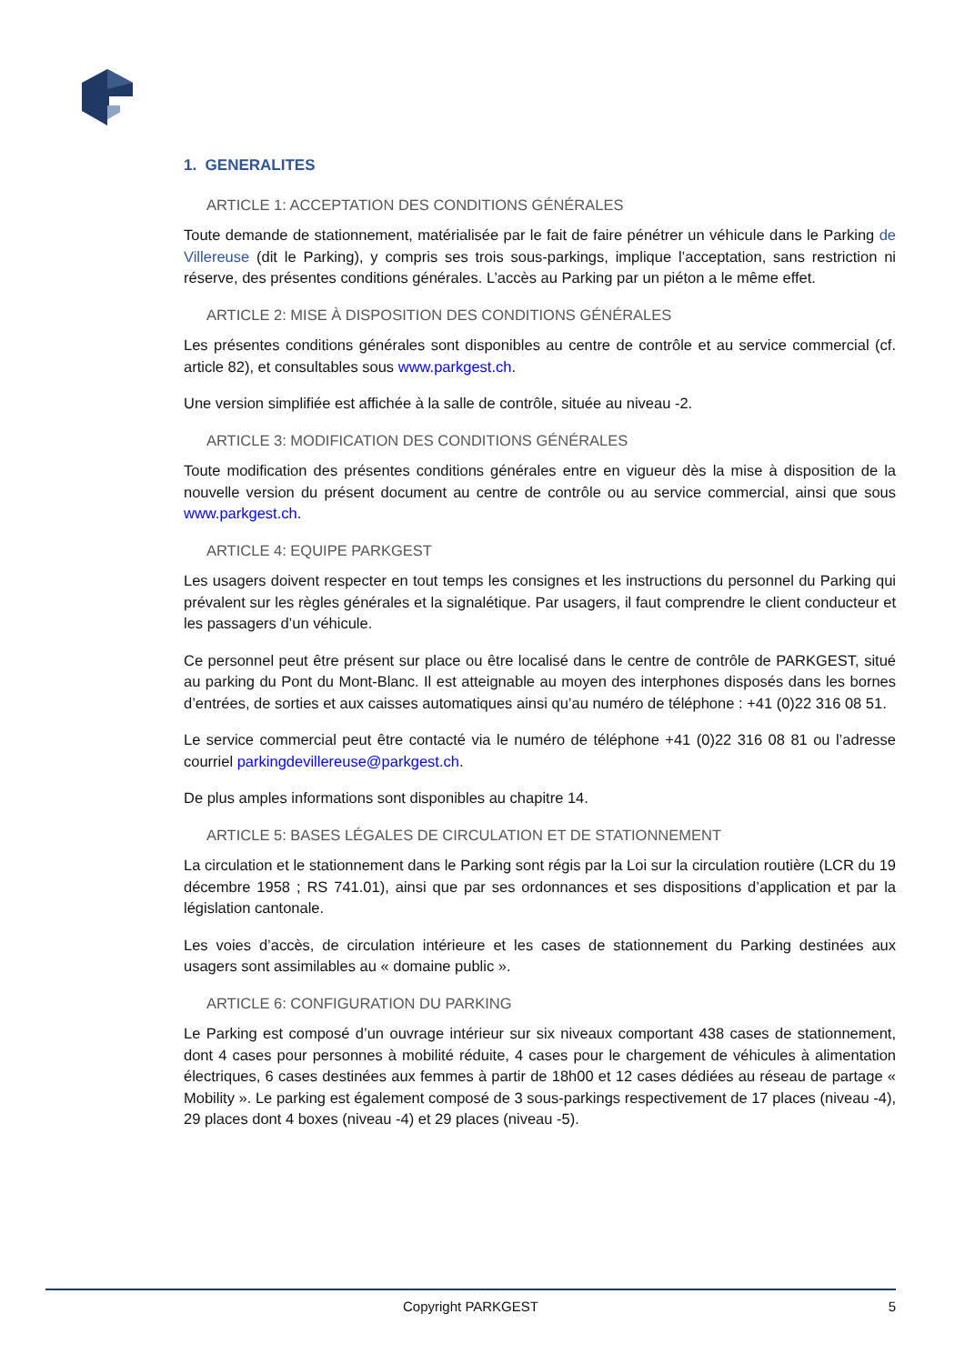1. GENERALITES
ARTICLE 1: ACCEPTATION DES CONDITIONS GÉNÉRALES
Toute demande de stationnement, matérialisée par le fait de faire pénétrer un véhicule dans le Parking de Villereuse (dit le Parking), y compris ses trois sous-parkings, implique l’acceptation, sans restriction ni réserve, des présentes conditions générales. L’accès au Parking par un piéton a le même effet.
ARTICLE 2: MISE À DISPOSITION DES CONDITIONS GÉNÉRALES
Les présentes conditions générales sont disponibles au centre de contrôle et au service commercial (cf. article 82), et consultables sous www.parkgest.ch.
Une version simplifiée est affichée à la salle de contrôle, située au niveau -2.
ARTICLE 3: MODIFICATION DES CONDITIONS GÉNÉRALES
Toute modification des présentes conditions générales entre en vigueur dès la mise à disposition de la nouvelle version du présent document au centre de contrôle ou au service commercial, ainsi que sous www.parkgest.ch.
ARTICLE 4: EQUIPE PARKGEST
Les usagers doivent respecter en tout temps les consignes et les instructions du personnel du Parking qui prévalent sur les règles générales et la signalétique. Par usagers, il faut comprendre le client conducteur et les passagers d’un véhicule.
Ce personnel peut être présent sur place ou être localisé dans le centre de contrôle de PARKGEST, situé au parking du Pont du Mont-Blanc. Il est atteignable au moyen des interphones disposés dans les bornes d’entrées, de sorties et aux caisses automatiques ainsi qu’au numéro de téléphone : +41 (0)22 316 08 51.
Le service commercial peut être contacté via le numéro de téléphone +41 (0)22 316 08 81 ou l’adresse courriel parkingdevillereuse@parkgest.ch.
De plus amples informations sont disponibles au chapitre 14.
ARTICLE 5: BASES LÉGALES DE CIRCULATION ET DE STATIONNEMENT
La circulation et le stationnement dans le Parking sont régis par la Loi sur la circulation routière (LCR du 19 décembre 1958 ; RS 741.01), ainsi que par ses ordonnances et ses dispositions d’application et par la législation cantonale.
Les voies d’accès, de circulation intérieure et les cases de stationnement du Parking destinées aux usagers sont assimilables au « domaine public ».
ARTICLE 6: CONFIGURATION DU PARKING
Le Parking est composé d’un ouvrage intérieur sur six niveaux comportant 438 cases de stationnement, dont 4 cases pour personnes à mobilité réduite, 4 cases pour le chargement de véhicules à alimentation électriques, 6 cases destinées aux femmes à partir de 18h00 et 12 cases dédiées au réseau de partage « Mobility ». Le parking est également composé de 3 sous-parkings respectivement de 17 places (niveau -4), 29 places dont 4 boxes (niveau -4) et 29 places (niveau -5).
Copyright PARKGEST
5